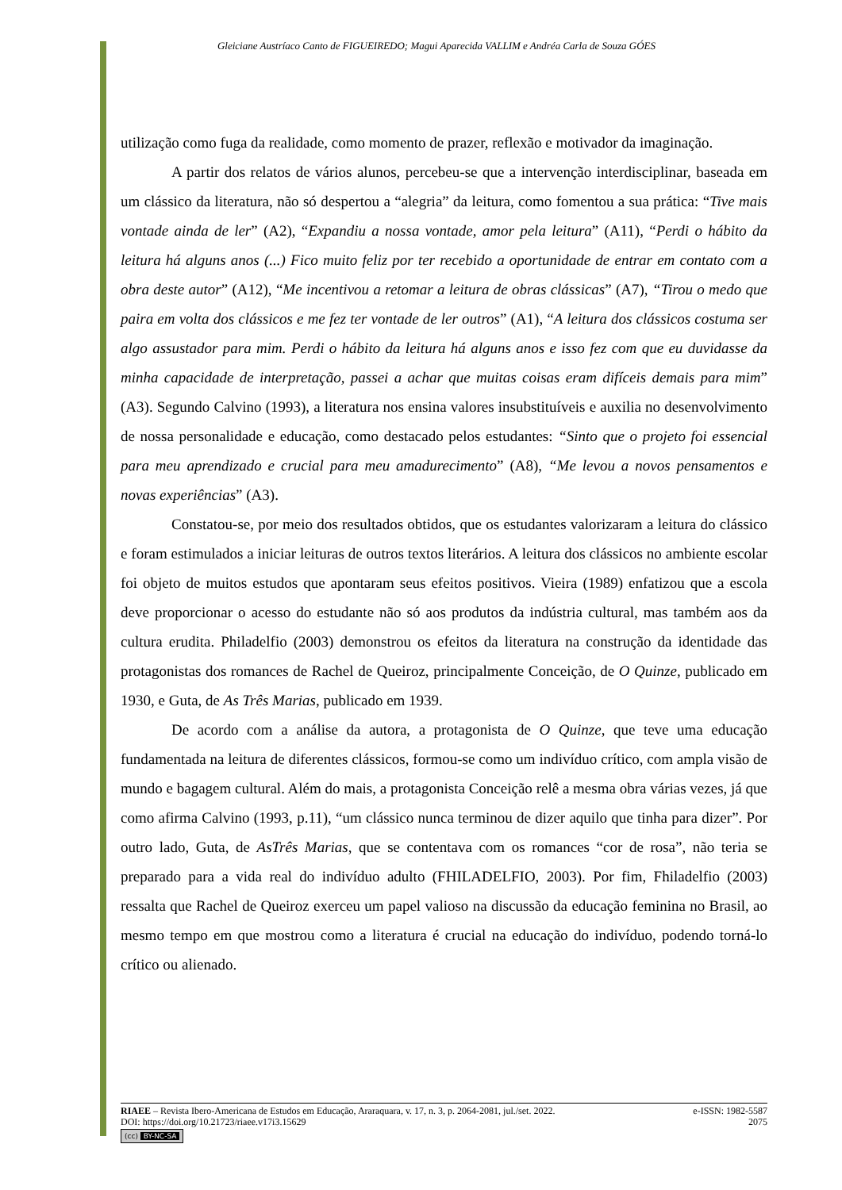Gleiciane Austríaco Canto de FIGUEIREDO; Magui Aparecida VALLIM e Andréa Carla de Souza GÓES
utilização como fuga da realidade, como momento de prazer, reflexão e motivador da imaginação.
A partir dos relatos de vários alunos, percebeu-se que a intervenção interdisciplinar, baseada em um clássico da literatura, não só despertou a “alegria” da leitura, como fomentou a sua prática: “Tive mais vontade ainda de ler” (A2), “Expandiu a nossa vontade, amor pela leitura” (A11), “Perdi o hábito da leitura há alguns anos (...) Fico muito feliz por ter recebido a oportunidade de entrar em contato com a obra deste autor” (A12), “Me incentivou a retomar a leitura de obras clássicas” (A7), “Tirou o medo que paira em volta dos clássicos e me fez ter vontade de ler outros” (A1), “A leitura dos clássicos costuma ser algo assustador para mim. Perdi o hábito da leitura há alguns anos e isso fez com que eu duvidasse da minha capacidade de interpretação, passei a achar que muitas coisas eram difíceis demais para mim” (A3). Segundo Calvino (1993), a literatura nos ensina valores insubstituíveis e auxilia no desenvolvimento de nossa personalidade e educação, como destacado pelos estudantes: “Sinto que o projeto foi essencial para meu aprendizado e crucial para meu amadurecimento” (A8), “Me levou a novos pensamentos e novas experiências” (A3).
Constatou-se, por meio dos resultados obtidos, que os estudantes valorizaram a leitura do clássico e foram estimulados a iniciar leituras de outros textos literários. A leitura dos clássicos no ambiente escolar foi objeto de muitos estudos que apontaram seus efeitos positivos. Vieira (1989) enfatizou que a escola deve proporcionar o acesso do estudante não só aos produtos da indústria cultural, mas também aos da cultura erudita. Philadelfio (2003) demonstrou os efeitos da literatura na construção da identidade das protagonistas dos romances de Rachel de Queiroz, principalmente Conceição, de O Quinze, publicado em 1930, e Guta, de As Três Marias, publicado em 1939.
De acordo com a análise da autora, a protagonista de O Quinze, que teve uma educação fundamentada na leitura de diferentes clássicos, formou-se como um indivíduo crítico, com ampla visão de mundo e bagagem cultural. Além do mais, a protagonista Conceição relê a mesma obra várias vezes, já que como afirma Calvino (1993, p.11), “um clássico nunca terminou de dizer aquilo que tinha para dizer”. Por outro lado, Guta, de AsTrês Marias, que se contentava com os romances “cor de rosa”, não teria se preparado para a vida real do indivíduo adulto (FHILADELFIO, 2003). Por fim, Fhiladelfio (2003) ressalta que Rachel de Queiroz exerceu um papel valioso na discussão da educação feminina no Brasil, ao mesmo tempo em que mostrou como a literatura é crucial na educação do indivíduo, podendo torná-lo crítico ou alienado.
RIAEE – Revista Ibero-Americana de Estudos em Educação, Araraquara, v. 17, n. 3, p. 2064-2081, jul./set. 2022. e-ISSN: 1982-5587
DOI: https://doi.org/10.21723/riaee.v17i3.15629 2075
(cc) BY-NC-SA